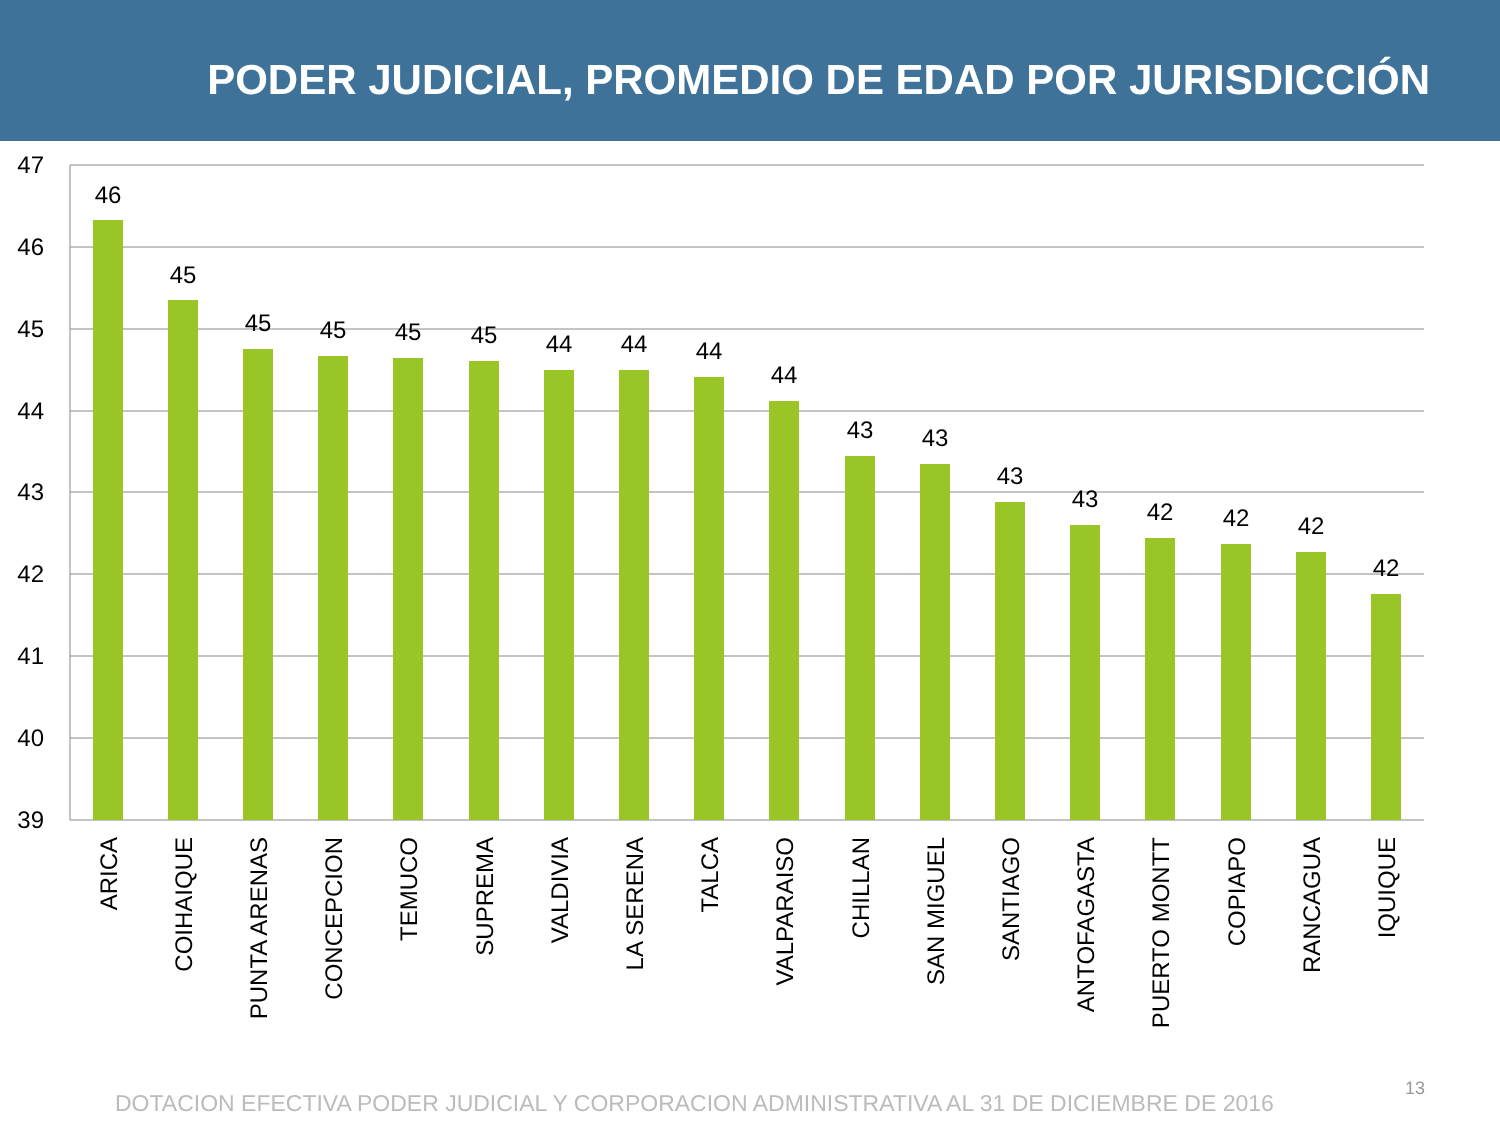PODER JUDICIAL, PROMEDIO DE EDAD POR JURISDICCIÓN
47
46
45
44
43
42
41
40
39
46
45
45
45
45
45
44
44
44
44
43
43
43
43
42
42
42
42
ARICA
COIHAIQUE
PUNTA ARENAS
CONCEPCION
TEMUCO
SUPREMA
VALDIVIA
LA SERENA
TALCA
VALPARAISO
CHILLAN
SAN MIGUEL
SANTIAGO
ANTOFAGASTA
PUERTO MONTT
COPIAPO
RANCAGUA
IQUIQUE
DOTACION EFECTIVA PODER JUDICIAL Y CORPORACION ADMINISTRATIVA AL 31 DE DICIEMBRE DE 2016
13